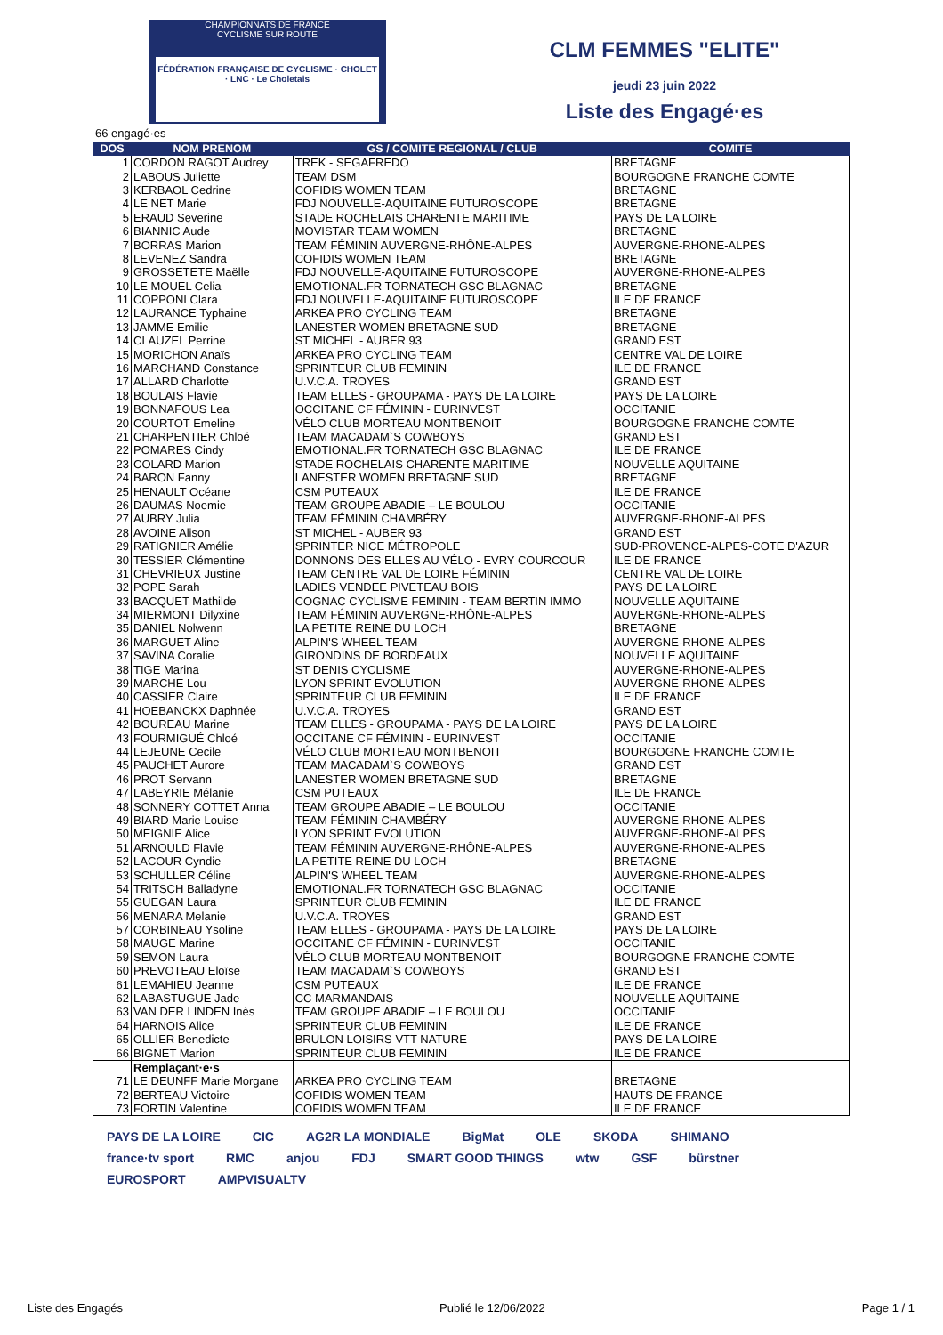CHAMPIONNATS DE FRANCE
CYCLISME SUR ROUTE
FÉDÉRATION FRANÇAISE DE CYCLISME · CHOLET · LNC · Le Choletais
23 AU 26 JUIN 2022
CLM FEMMES "ELITE"
jeudi 23 juin 2022
Liste des Engagé·es
66 engagé·es
| DOS | NOM PRENOM | GS / COMITE REGIONAL / CLUB | COMITE |
| --- | --- | --- | --- |
| 1 | CORDON RAGOT Audrey | TREK - SEGAFREDO | BRETAGNE |
| 2 | LABOUS Juliette | TEAM DSM | BOURGOGNE FRANCHE COMTE |
| 3 | KERBAOL Cedrine | COFIDIS WOMEN TEAM | BRETAGNE |
| 4 | LE NET Marie | FDJ NOUVELLE-AQUITAINE FUTUROSCOPE | BRETAGNE |
| 5 | ERAUD Severine | STADE ROCHELAIS CHARENTE MARITIME | PAYS DE LA LOIRE |
| 6 | BIANNIC Aude | MOVISTAR TEAM WOMEN | BRETAGNE |
| 7 | BORRAS Marion | TEAM FÉMININ AUVERGNE-RHÔNE-ALPES | AUVERGNE-RHONE-ALPES |
| 8 | LEVENEZ Sandra | COFIDIS WOMEN TEAM | BRETAGNE |
| 9 | GROSSETETE Maëlle | FDJ NOUVELLE-AQUITAINE FUTUROSCOPE | AUVERGNE-RHONE-ALPES |
| 10 | LE MOUEL Celia | EMOTIONAL.FR TORNATECH GSC BLAGNAC | BRETAGNE |
| 11 | COPPONI Clara | FDJ NOUVELLE-AQUITAINE FUTUROSCOPE | ILE DE FRANCE |
| 12 | LAURANCE Typhaine | ARKEA PRO CYCLING TEAM | BRETAGNE |
| 13 | JAMME Emilie | LANESTER WOMEN BRETAGNE SUD | BRETAGNE |
| 14 | CLAUZEL Perrine | ST MICHEL - AUBER 93 | GRAND EST |
| 15 | MORICHON Anaïs | ARKEA PRO CYCLING TEAM | CENTRE VAL DE LOIRE |
| 16 | MARCHAND Constance | SPRINTEUR CLUB FEMININ | ILE DE FRANCE |
| 17 | ALLARD Charlotte | U.V.C.A. TROYES | GRAND EST |
| 18 | BOULAIS Flavie | TEAM ELLES - GROUPAMA - PAYS DE LA LOIRE | PAYS DE LA LOIRE |
| 19 | BONNAFOUS Lea | OCCITANE CF FÉMININ - EURINVEST | OCCITANIE |
| 20 | COURTOT Emeline | VÉLO CLUB MORTEAU MONTBENOIT | BOURGOGNE FRANCHE COMTE |
| 21 | CHARPENTIER Chloé | TEAM MACADAM`S COWBOYS | GRAND EST |
| 22 | POMARES Cindy | EMOTIONAL.FR TORNATECH GSC BLAGNAC | ILE DE FRANCE |
| 23 | COLARD Marion | STADE ROCHELAIS CHARENTE MARITIME | NOUVELLE AQUITAINE |
| 24 | BARON Fanny | LANESTER WOMEN BRETAGNE SUD | BRETAGNE |
| 25 | HENAULT Océane | CSM PUTEAUX | ILE DE FRANCE |
| 26 | DAUMAS Noemie | TEAM GROUPE ABADIE – LE BOULOU | OCCITANIE |
| 27 | AUBRY Julia | TEAM FÉMININ CHAMBÉRY | AUVERGNE-RHONE-ALPES |
| 28 | AVOINE Alison | ST MICHEL - AUBER 93 | GRAND EST |
| 29 | RATIGNIER Amélie | SPRINTER NICE MÉTROPOLE | SUD-PROVENCE-ALPES-COTE D'AZUR |
| 30 | TESSIER Clémentine | DONNONS DES ELLES AU VÉLO - EVRY COURCOUR | ILE DE FRANCE |
| 31 | CHEVRIEUX Justine | TEAM CENTRE VAL DE LOIRE FÉMININ | CENTRE VAL DE LOIRE |
| 32 | POPE Sarah | LADIES VENDEE PIVETEAU BOIS | PAYS DE LA LOIRE |
| 33 | BACQUET Mathilde | COGNAC CYCLISME FEMININ - TEAM BERTIN IMMO | NOUVELLE AQUITAINE |
| 34 | MIERMONT Dilyxine | TEAM FÉMININ AUVERGNE-RHÔNE-ALPES | AUVERGNE-RHONE-ALPES |
| 35 | DANIEL Nolwenn | LA PETITE REINE DU LOCH | BRETAGNE |
| 36 | MARGUET Aline | ALPIN'S WHEEL TEAM | AUVERGNE-RHONE-ALPES |
| 37 | SAVINA Coralie | GIRONDINS DE BORDEAUX | NOUVELLE AQUITAINE |
| 38 | TIGE Marina | ST DENIS CYCLISME | AUVERGNE-RHONE-ALPES |
| 39 | MARCHE Lou | LYON SPRINT EVOLUTION | AUVERGNE-RHONE-ALPES |
| 40 | CASSIER Claire | SPRINTEUR CLUB FEMININ | ILE DE FRANCE |
| 41 | HOEBANCKX Daphnée | U.V.C.A. TROYES | GRAND EST |
| 42 | BOUREAU Marine | TEAM ELLES - GROUPAMA - PAYS DE LA LOIRE | PAYS DE LA LOIRE |
| 43 | FOURMIGUÉ Chloé | OCCITANE CF FÉMININ - EURINVEST | OCCITANIE |
| 44 | LEJEUNE Cecile | VÉLO CLUB MORTEAU MONTBENOIT | BOURGOGNE FRANCHE COMTE |
| 45 | PAUCHET Aurore | TEAM MACADAM`S COWBOYS | GRAND EST |
| 46 | PROT Servann | LANESTER WOMEN BRETAGNE SUD | BRETAGNE |
| 47 | LABEYRIE Mélanie | CSM PUTEAUX | ILE DE FRANCE |
| 48 | SONNERY COTTET Anna | TEAM GROUPE ABADIE – LE BOULOU | OCCITANIE |
| 49 | BIARD Marie Louise | TEAM FÉMININ CHAMBÉRY | AUVERGNE-RHONE-ALPES |
| 50 | MEIGNIE Alice | LYON SPRINT EVOLUTION | AUVERGNE-RHONE-ALPES |
| 51 | ARNOULD Flavie | TEAM FÉMININ AUVERGNE-RHÔNE-ALPES | AUVERGNE-RHONE-ALPES |
| 52 | LACOUR Cyndie | LA PETITE REINE DU LOCH | BRETAGNE |
| 53 | SCHULLER Céline | ALPIN'S WHEEL TEAM | AUVERGNE-RHONE-ALPES |
| 54 | TRITSCH Balladyne | EMOTIONAL.FR TORNATECH GSC BLAGNAC | OCCITANIE |
| 55 | GUEGAN Laura | SPRINTEUR CLUB FEMININ | ILE DE FRANCE |
| 56 | MENARA Melanie | U.V.C.A. TROYES | GRAND EST |
| 57 | CORBINEAU Ysoline | TEAM ELLES - GROUPAMA - PAYS DE LA LOIRE | PAYS DE LA LOIRE |
| 58 | MAUGE Marine | OCCITANE CF FÉMININ - EURINVEST | OCCITANIE |
| 59 | SEMON Laura | VÉLO CLUB MORTEAU MONTBENOIT | BOURGOGNE FRANCHE COMTE |
| 60 | PREVOTEAU Eloïse | TEAM MACADAM`S COWBOYS | GRAND EST |
| 61 | LEMAHIEU Jeanne | CSM PUTEAUX | ILE DE FRANCE |
| 62 | LABASTUGUE Jade | CC MARMANDAIS | NOUVELLE AQUITAINE |
| 63 | VAN DER LINDEN Inès | TEAM GROUPE ABADIE – LE BOULOU | OCCITANIE |
| 64 | HARNOIS Alice | SPRINTEUR CLUB FEMININ | ILE DE FRANCE |
| 65 | OLLIER Benedicte | BRULON LOISIRS VTT NATURE | PAYS DE LA LOIRE |
| 66 | BIGNET Marion | SPRINTEUR CLUB FEMININ | ILE DE FRANCE |
| | Remplaçant·e·s | | |
| 71 | LE DEUNFF Marie Morgane | ARKEA PRO CYCLING TEAM | BRETAGNE |
| 72 | BERTEAU Victoire | COFIDIS WOMEN TEAM | HAUTS DE FRANCE |
| 73 | FORTIN Valentine | COFIDIS WOMEN TEAM | ILE DE FRANCE |
PAYS DE LA LOIRE CIC AG2R LA MONDIALE BigMat OLE SKODA SHIMANO france·tv sport RMC anjou FDJ SMART GOOD THINGS wtw GSF bürstner EUROSPORT AMPVISUALTV
Liste des Engagés Publié le 12/06/2022 Page 1 / 1